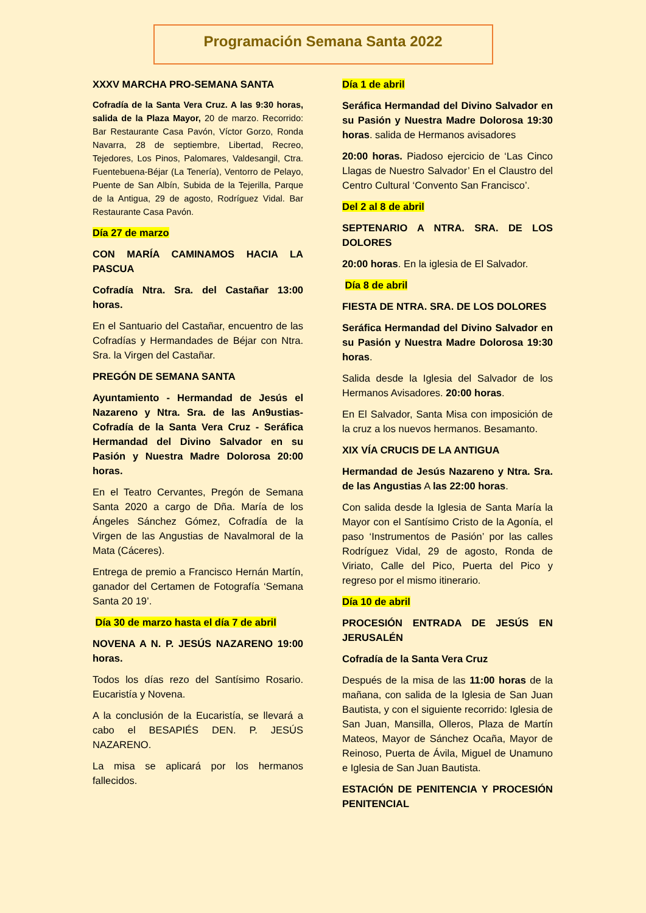Programación Semana Santa 2022
XXXV MARCHA PRO-SEMANA SANTA
Cofradía de la Santa Vera Cruz. A las 9:30 horas, salida de la Plaza Mayor, 20 de marzo. Recorrido: Bar Restaurante Casa Pavón, Víctor Gorzo, Ronda Navarra, 28 de septiembre, Libertad, Recreo, Tejedores, Los Pinos, Palomares, Valdesangil, Ctra. Fuentebuena-Béjar (La Tenería), Ventorro de Pelayo, Puente de San Albín, Subida de la Tejerilla, Parque de la Antigua, 29 de agosto, Rodríguez Vidal. Bar Restaurante Casa Pavón.
Día 27 de marzo
CON MARÍA CAMINAMOS HACIA LA PASCUA
Cofradía Ntra. Sra. del Castañar 13:00 horas.
En el Santuario del Castañar, encuentro de las Cofradías y Hermandades de Béjar con Ntra. Sra. la Virgen del Castañar.
PREGÓN DE SEMANA SANTA
Ayuntamiento - Hermandad de Jesús el Nazareno y Ntra. Sra. de las An9ustias- Cofradía de la Santa Vera Cruz - Seráfica Hermandad del Divino Salvador en su Pasión y Nuestra Madre Dolorosa 20:00 horas.
En el Teatro Cervantes, Pregón de Semana Santa 2020 a cargo de Dña. María de los Ángeles Sánchez Gómez, Cofradía de la Virgen de las Angustias de Navalmoral de la Mata (Cáceres).
Entrega de premio a Francisco Hernán Martín, ganador del Certamen de Fotografía ‘Semana Santa 20 19’.
Día 30 de marzo hasta el día 7 de abril
NOVENA A N. P. JESÚS NAZARENO 19:00 horas.
Todos los días rezo del Santísimo Rosario. Eucaristía y Novena.
A la conclusión de la Eucaristía, se llevará a cabo el BESAPIÉS DEN. P. JESÚS NAZARENO.
La misa se aplicará por los hermanos fallecidos.
Día 1 de abril
Seráfica Hermandad del Divino Salvador en su Pasión y Nuestra Madre Dolorosa 19:30 horas. salida de Hermanos avisadores
20:00 horas. Piadoso ejercicio de ‘Las Cinco Llagas de Nuestro Salvador’ En el Claustro del Centro Cultural ‘Convento San Francisco’.
Del 2 al 8 de abril
SEPTENARIO A NTRA. SRA. DE LOS DOLORES
20:00 horas. En la iglesia de El Salvador.
Día 8 de abril
FIESTA DE NTRA. SRA. DE LOS DOLORES
Seráfica Hermandad del Divino Salvador en su Pasión y Nuestra Madre Dolorosa 19:30 horas.
Salida desde la Iglesia del Salvador de los Hermanos Avisadores. 20:00 horas.
En El Salvador, Santa Misa con imposición de la cruz a los nuevos hermanos. Besamanto.
XIX VÍA CRUCIS DE LA ANTIGUA
Hermandad de Jesús Nazareno y Ntra. Sra. de las Angustias A las 22:00 horas.
Con salida desde la Iglesia de Santa María la Mayor con el Santísimo Cristo de la Agonía, el paso ‘Instrumentos de Pasión’ por las calles Rodríguez Vidal, 29 de agosto, Ronda de Viriato, Calle del Pico, Puerta del Pico y regreso por el mismo itinerario.
Día 10 de abril
PROCESIÓN ENTRADA DE JESÚS EN JERUSALÉN
Cofradía de la Santa Vera Cruz
Después de la misa de las 11:00 horas de la mañana, con salida de la Iglesia de San Juan Bautista, y con el siguiente recorrido: Iglesia de San Juan, Mansilla, Olleros, Plaza de Martín Mateos, Mayor de Sánchez Ocaña, Mayor de Reinoso, Puerta de Ávila, Miguel de Unamuno e Iglesia de San Juan Bautista.
ESTACIÓN DE PENITENCIA Y PROCESIÓN PENITENCIAL